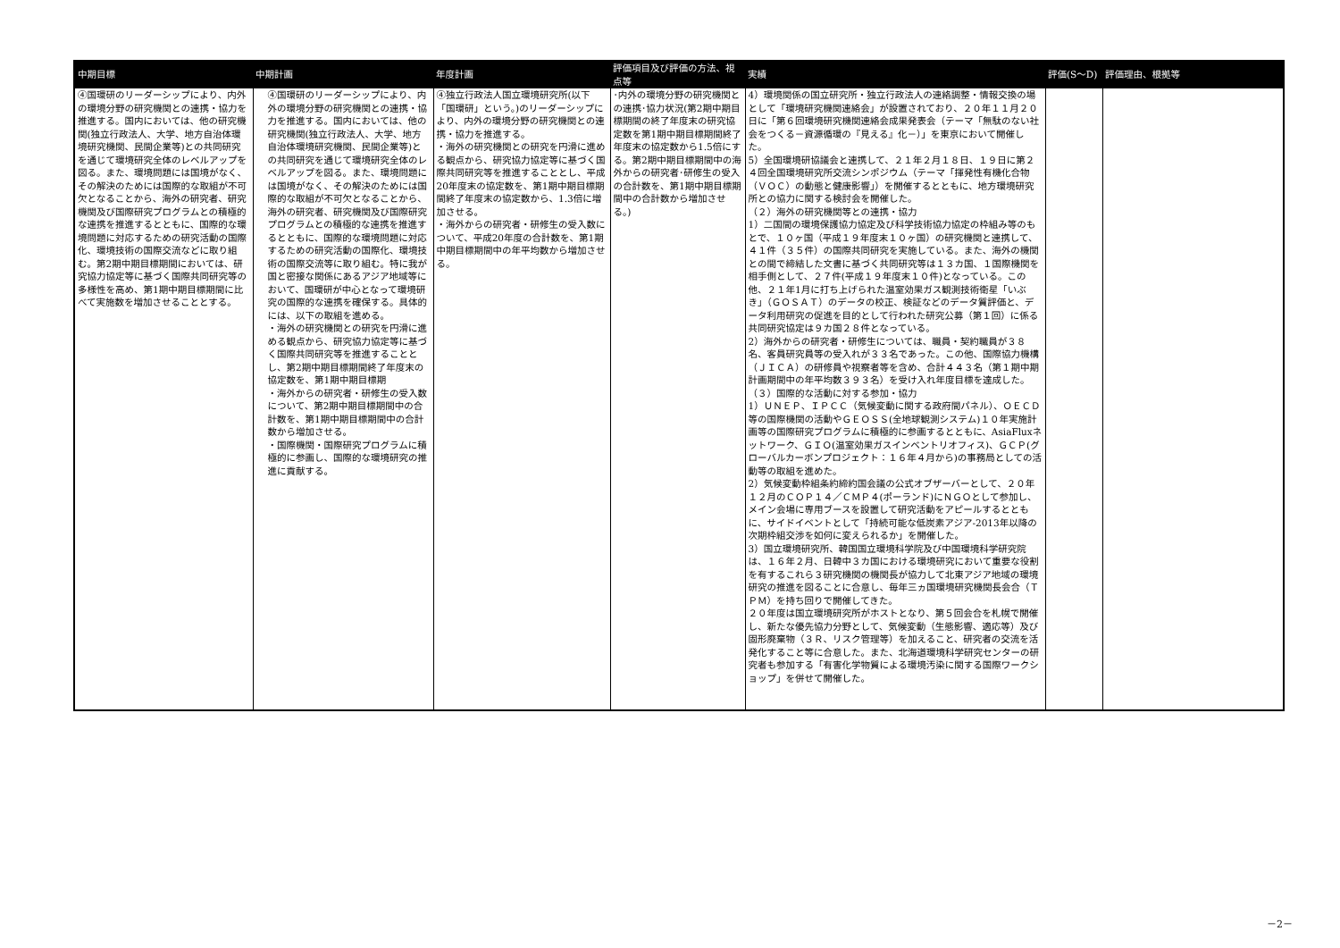| 中期目標 | 中期計画 | 年度計画 | 評価項目及び評価の方法、視点等 | 実績 | 評価(S～D) | 評価理由、根拠等 |
| --- | --- | --- | --- | --- | --- | --- |
| ④国環研のリーダーシップにより、内外の環境分野の研究機関との連携・協力を推進する。国内においては、他の研究機関(独立行政法人、大学、地方自治体環境研究機関、民間企業等)との共同研究を通じて環境研究全体のレベルアップを図る。また、環境問題には国境がなく、その解決のためには国際的な取組が不可欠となることから、海外の研究者、研究機関及び国際研究プログラムとの積極的な連携を推進するとともに、国際的な環境問題に対応するための研究活動の国際化、環境技術の国際交流などに取り組む。第2期中期目標期間においては、研究協力協定等に基づく国際共同研究等の多様性を高め、第1期中期目標期間に比べて実施数を増加させることとする。 | ④国環研のリーダーシップにより、内外の環境分野の研究機関との連携・協力を推進する。国内においては、他の研究機関(独立行政法人、大学、地方自治体環境研究機関、民間企業等)との共同研究を通じて環境研究全体のレベルアップを図る。また、環境問題には国境がなく、その解決のためには国際的な取組が不可欠となることから、海外の研究者、研究機関及び国際研究プログラムとの積極的な連携を推進するとともに、国際的な環境問題に対応するための研究活動の国際化、環境技術の国際交流等に取り組む。特に我が国と密接な関係にあるアジア地域等において、国環研が中心となって環境研究の国際的な連携を確保する。具体的には、以下の取組を進める。 ・海外の研究機関との研究を円滑に進める観点から、研究協力協定等に基づく国際共同研究等を推進することとし、第2期中期目標期間終了年度末の協定数を、第1期中期目標期 ・海外からの研究者・研修生の受入数について、第2期中期目標期間中の合計数を、第1期中期目標期間中の合計数から増加させる。 ・国際機関・国際研究プログラムに積極的に参画し、国際的な環境研究の推進に貢献する。 | ④独立行政法人国立環境研究所(以下「国環研」という。)のリーダーシップにより、内外の環境分野の研究機関との連携・協力を推進する。 ・海外の研究機関との研究を円滑に進める観点から、研究協力協定等に基づく国際共同研究等を推進することとし、平成20年度末の協定数を、第1期中期目標期間終了年度末の協定数から、1.3倍に増加させる。 ・海外からの研究者・研修生の受入数について、平成20年度の合計数を、第1期中期目標期間中の年平均数から増加させる。 | ･内外の環境分野の研究機関との連携･協力状況(第2期中期目標期間の終了年度末の研究協定数を第1期中期目標期間終了年度末の協定数から1.5倍にする。第2期中期目標期間中の海外からの研究者･研修生の受入の合計数を、第1期中期目標期間中の合計数から増加させる。) | 4）環境関係の国立研究所・独立行政法人の連絡調整・情報交換の場として「環境研究機関連絡会」が設置されており、２０年１１月２０日に「第６回環境研究機関連絡会成果発表会（テーマ「無駄のない社会をつくる－資源循環の『見える』化－）」を東京において開催した。 5）全国環境研協議会と連携して、２１年２月１８日、１９日に第２４回全国環境研究所交流シンポジウム（テーマ「揮発性有機化合物（ＶＯＣ）の動態と健康影響」）を開催するとともに、地方環境研究所との協力に関する検討会を開催した。 （２）海外の研究機関等との連携・協力 1）二国間の環境保護協力協定及び科学技術協力協定の枠組み等のもとで、１０ヶ国（平成１９年度末１０ヶ国）の研究機関と連携して、４１件（３５件）の国際共同研究を実施している。また、海外の機関との間で締結した文書に基づく共同研究等は１３カ国、１国際機関を相手側として、２７件(平成１９年度末１０件)となっている。この他、２１年1月に打ち上げられた温室効果ガス観測技術衛星「いぶき」（ＧＯＳＡＴ）のデータの校正、検証などのデータ質評価と、データ利用研究の促進を目的として行われた研究公募（第１回）に係る共同研究協定は９カ国２８件となっている。 2）海外からの研究者・研修生については、職員・契約職員が３８名、客員研究員等の受入れが３３名であった。この他、国際協力機構（ＪＩＣＡ）の研修員や視察者等を含め、合計４４３名（第１期中期計画期間中の年平均数３９３名）を受け入れ年度目標を達成した。 （３）国際的な活動に対する参加・協力 1）ＵＮＥＰ、ＩＰＣＣ（気候変動に関する政府間パネル）、ＯＥＣＤ等の国際機関の活動やＧＥＯＳＳ(全地球観測システム)１０年実施計画等の国際研究プログラムに積極的に参画するとともに、AsiaFluxネットワーク、ＧＩＯ(温室効果ガスインベントリオフィス)、ＧＣＰ(グローバルカーボンプロジェクト：１６年４月から)の事務局としての活動等の取組を進めた。 2）気候変動枠組条約締約国会議の公式オブザーバーとして、２０年１２月のＣＯＰ１４／ＣＭＰ４(ポーランド)にＮＧＯとして参加し、メイン会場に専用ブースを設置して研究活動をアピールするとともに、サイドイベントとして「持続可能な低炭素アジア-2013年以降の次期枠組交渉を如何に変えられるか」を開催した。 3）国立環境研究所、韓国国立環境科学院及び中国環境科学研究院は、１６年２月、日韓中３カ国における環境研究において重要な役割を有するこれら３研究機関の機関長が協力して北東アジア地域の環境研究の推進を図ることに合意し、毎年三ヵ国環境研究機関長会合（ＴＰＭ）を持ち回りで開催してきた。 ２０年度は国立環境研究所がホストとなり、第５回会合を札幌で開催し、新たな優先協力分野として、気候変動（生態影響、適応等）及び固形廃棄物（３Ｒ、リスク管理等）を加えること、研究者の交流を活発化すること等に合意した。また、北海道環境科学研究センターの研究者も参加する「有害化学物質による環境汚染に関する国際ワークショップ」を併せて開催した。 | | |
－2－